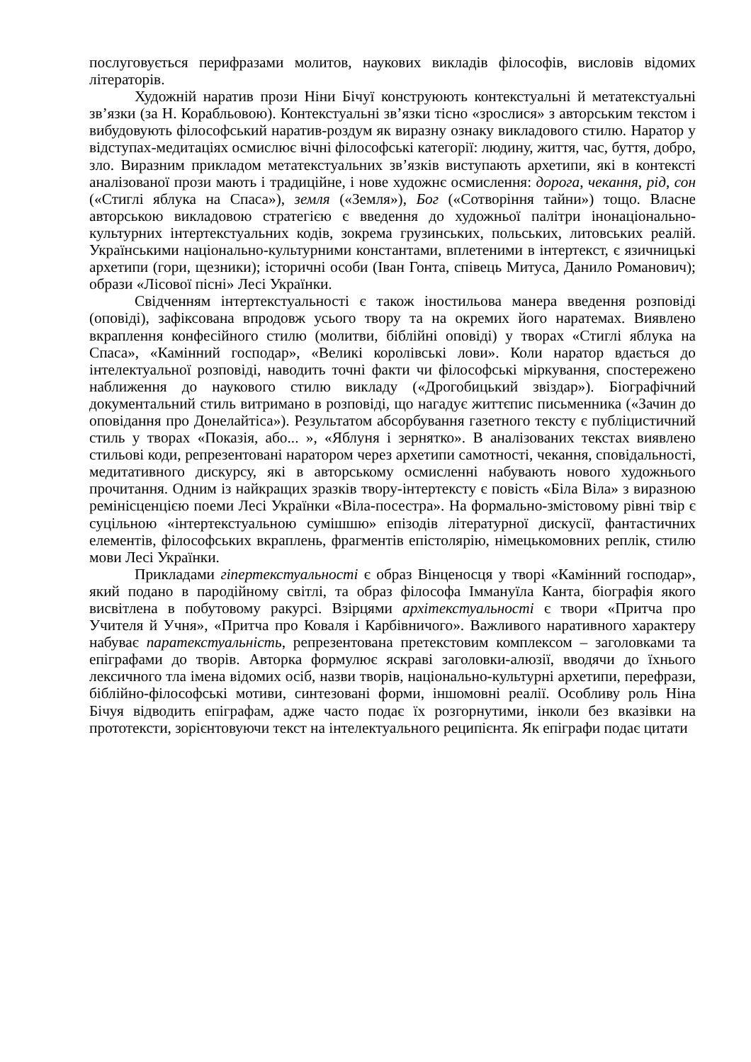послуговується перифразами молитов, наукових викладів філософів, висловів відомих літераторів.
Художній наратив прози Ніни Бічуї конструюють контекстуальні й метатекстуальні зв’язки (за Н. Корабльовою). Контекстуальні зв’язки тісно «зрослися» з авторським текстом і вибудовують філософський наратив-роздум як виразну ознаку викладового стилю. Наратор у відступах-медитаціях осмислює вічні філософські категорії: людину, життя, час, буття, добро, зло. Виразним прикладом метатекстуальних зв’язків виступають архетипи, які в контексті аналізованої прози мають і традиційне, і нове художнє осмислення: дорога, чекання, рід, сон («Стиглі яблука на Спаса»), земля («Земля»), Бог («Сотворіння тайни») тощо. Власне авторською викладовою стратегією є введення до художньої палітри інонаціонально-культурних інтертекстуальних кодів, зокрема грузинських, польських, литовських реалій. Українськими національно-культурними константами, вплетеними в інтертекст, є язичницькі архетипи (гори, щезники); історичні особи (Іван Гонта, співець Митуса, Данило Романович); образи «Лісової пісні» Лесі Українки.
Свідченням інтертекстуальності є також іностильова манера введення розповіді (оповіді), зафіксована впродовж усього твору та на окремих його наратемах. Виявлено вкраплення конфесійного стилю (молитви, біблійні оповіді) у творах «Стиглі яблука на Спаса», «Камінний господар», «Великі королівські лови». Коли наратор вдається до інтелектуальної розповіді, наводить точні факти чи філософські міркування, спостережено наближення до наукового стилю викладу («Дрогобицький звіздар»). Біографічний документальний стиль витримано в розповіді, що нагадує життєпис письменника («Зачин до оповідання про Донелайтіса»). Результатом абсорбування газетного тексту є публіцистичний стиль у творах «Показія, або... », «Яблуня і зернятко». В аналізованих текстах виявлено стильові коди, репрезентовані наратором через архетипи самотності, чекання, сповідальності, медитативного дискурсу, які в авторському осмисленні набувають нового художнього прочитання. Одним із найкращих зразків твору-інтертексту є повість «Біла Віла» з виразною ремінісценцією поеми Лесі Українки «Віла-посестра». На формально-змістовому рівні твір є суцільною «інтертекстуальною сумішшю» епізодів літературної дискусії, фантастичних елементів, філософських вкраплень, фрагментів епістолярію, німецькомовних реплік, стилю мови Лесі Українки.
Прикладами гіпертекстуальності є образ Вінценосця у творі «Камінний господар», який подано в пародійному світлі, та образ філософа Іммануїла Канта, біографія якого висвітлена в побутовому ракурсі. Взірцями архітекстуальності є твори «Притча про Учителя й Учня», «Притча про Коваля і Карбівничого». Важливого наративного характеру набуває паратекстуальність, репрезентована претекстовим комплексом – заголовками та епіграфами до творів. Авторка формулює яскраві заголовки-алюзії, вводячи до їхнього лексичного тла імена відомих осіб, назви творів, національно-культурні архетипи, перефрази, біблійно-філософські мотиви, синтезовані форми, іншомовні реалії. Особливу роль Ніна Бічуя відводить епіграфам, адже часто подає їх розгорнутими, інколи без вказівки на прототексти, зорієнтовуючи текст на інтелектуального реципієнта. Як епіграфи подає цитати